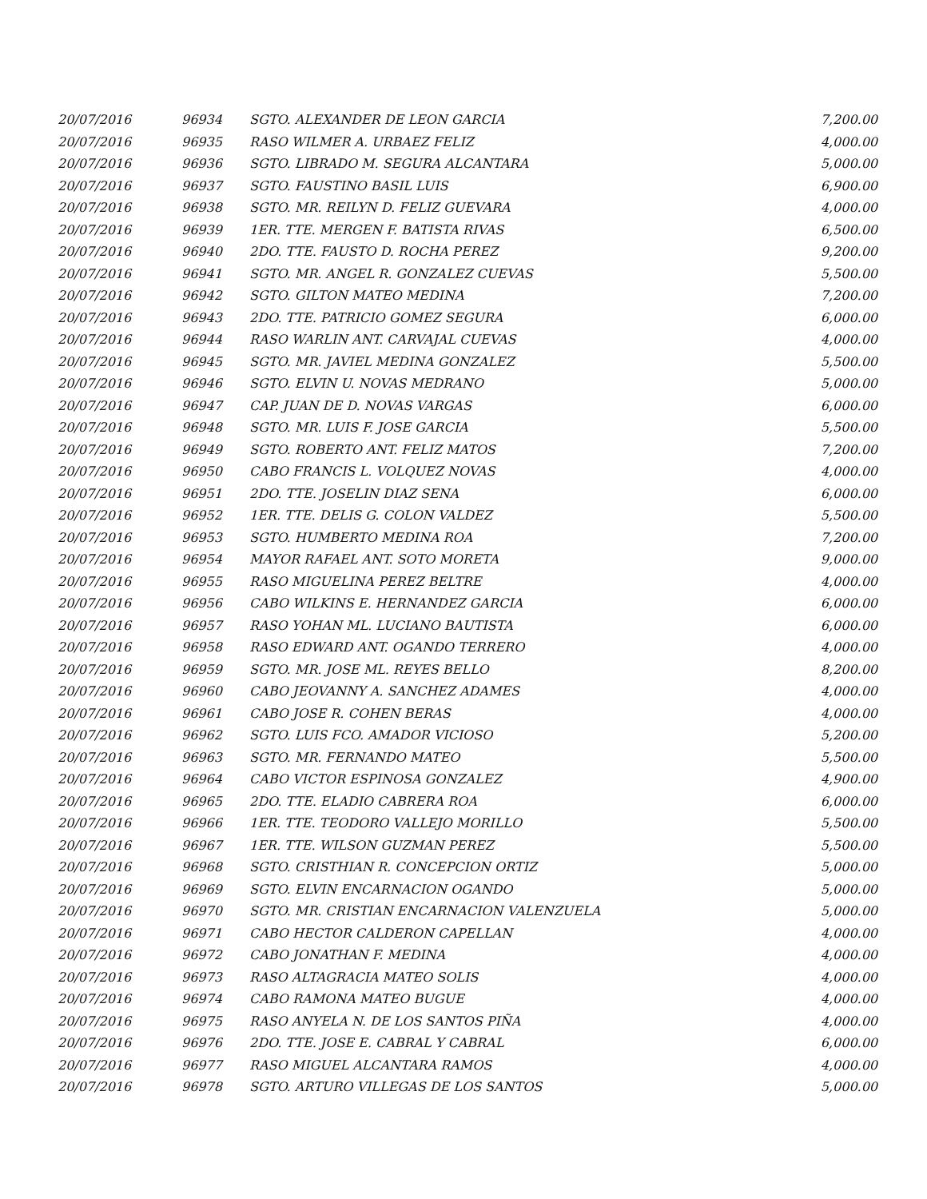| 20/07/2016 | 96934 | SGTO. ALEXANDER DE LEON GARCIA | 7,200.00 |
| 20/07/2016 | 96935 | RASO WILMER A. URBAEZ FELIZ | 4,000.00 |
| 20/07/2016 | 96936 | SGTO. LIBRADO M. SEGURA ALCANTARA | 5,000.00 |
| 20/07/2016 | 96937 | SGTO. FAUSTINO BASIL LUIS | 6,900.00 |
| 20/07/2016 | 96938 | SGTO. MR. REILYN D. FELIZ GUEVARA | 4,000.00 |
| 20/07/2016 | 96939 | 1ER. TTE. MERGEN F. BATISTA RIVAS | 6,500.00 |
| 20/07/2016 | 96940 | 2DO. TTE. FAUSTO D. ROCHA PEREZ | 9,200.00 |
| 20/07/2016 | 96941 | SGTO. MR. ANGEL R. GONZALEZ CUEVAS | 5,500.00 |
| 20/07/2016 | 96942 | SGTO. GILTON MATEO MEDINA | 7,200.00 |
| 20/07/2016 | 96943 | 2DO. TTE. PATRICIO GOMEZ SEGURA | 6,000.00 |
| 20/07/2016 | 96944 | RASO WARLIN ANT. CARVAJAL CUEVAS | 4,000.00 |
| 20/07/2016 | 96945 | SGTO. MR. JAVIEL MEDINA GONZALEZ | 5,500.00 |
| 20/07/2016 | 96946 | SGTO. ELVIN U. NOVAS MEDRANO | 5,000.00 |
| 20/07/2016 | 96947 | CAP. JUAN DE D. NOVAS VARGAS | 6,000.00 |
| 20/07/2016 | 96948 | SGTO. MR. LUIS F. JOSE GARCIA | 5,500.00 |
| 20/07/2016 | 96949 | SGTO. ROBERTO ANT. FELIZ MATOS | 7,200.00 |
| 20/07/2016 | 96950 | CABO FRANCIS L. VOLQUEZ NOVAS | 4,000.00 |
| 20/07/2016 | 96951 | 2DO. TTE. JOSELIN DIAZ SENA | 6,000.00 |
| 20/07/2016 | 96952 | 1ER. TTE. DELIS G. COLON VALDEZ | 5,500.00 |
| 20/07/2016 | 96953 | SGTO. HUMBERTO MEDINA ROA | 7,200.00 |
| 20/07/2016 | 96954 | MAYOR RAFAEL ANT. SOTO MORETA | 9,000.00 |
| 20/07/2016 | 96955 | RASO MIGUELINA PEREZ BELTRE | 4,000.00 |
| 20/07/2016 | 96956 | CABO WILKINS E. HERNANDEZ GARCIA | 6,000.00 |
| 20/07/2016 | 96957 | RASO YOHAN ML. LUCIANO BAUTISTA | 6,000.00 |
| 20/07/2016 | 96958 | RASO EDWARD ANT. OGANDO TERRERO | 4,000.00 |
| 20/07/2016 | 96959 | SGTO. MR. JOSE ML. REYES BELLO | 8,200.00 |
| 20/07/2016 | 96960 | CABO JEOVANNY A. SANCHEZ ADAMES | 4,000.00 |
| 20/07/2016 | 96961 | CABO JOSE R. COHEN BERAS | 4,000.00 |
| 20/07/2016 | 96962 | SGTO. LUIS FCO. AMADOR VICIOSO | 5,200.00 |
| 20/07/2016 | 96963 | SGTO. MR. FERNANDO MATEO | 5,500.00 |
| 20/07/2016 | 96964 | CABO VICTOR ESPINOSA GONZALEZ | 4,900.00 |
| 20/07/2016 | 96965 | 2DO. TTE. ELADIO CABRERA ROA | 6,000.00 |
| 20/07/2016 | 96966 | 1ER. TTE. TEODORO VALLEJO MORILLO | 5,500.00 |
| 20/07/2016 | 96967 | 1ER. TTE. WILSON GUZMAN PEREZ | 5,500.00 |
| 20/07/2016 | 96968 | SGTO. CRISTHIAN R. CONCEPCION ORTIZ | 5,000.00 |
| 20/07/2016 | 96969 | SGTO. ELVIN ENCARNACION OGANDO | 5,000.00 |
| 20/07/2016 | 96970 | SGTO. MR. CRISTIAN ENCARNACION VALENZUELA | 5,000.00 |
| 20/07/2016 | 96971 | CABO HECTOR CALDERON CAPELLAN | 4,000.00 |
| 20/07/2016 | 96972 | CABO JONATHAN F. MEDINA | 4,000.00 |
| 20/07/2016 | 96973 | RASO ALTAGRACIA MATEO SOLIS | 4,000.00 |
| 20/07/2016 | 96974 | CABO RAMONA MATEO BUGUE | 4,000.00 |
| 20/07/2016 | 96975 | RASO ANYELA N. DE LOS SANTOS PIÑA | 4,000.00 |
| 20/07/2016 | 96976 | 2DO. TTE. JOSE E. CABRAL Y CABRAL | 6,000.00 |
| 20/07/2016 | 96977 | RASO MIGUEL ALCANTARA RAMOS | 4,000.00 |
| 20/07/2016 | 96978 | SGTO. ARTURO VILLEGAS DE LOS SANTOS | 5,000.00 |